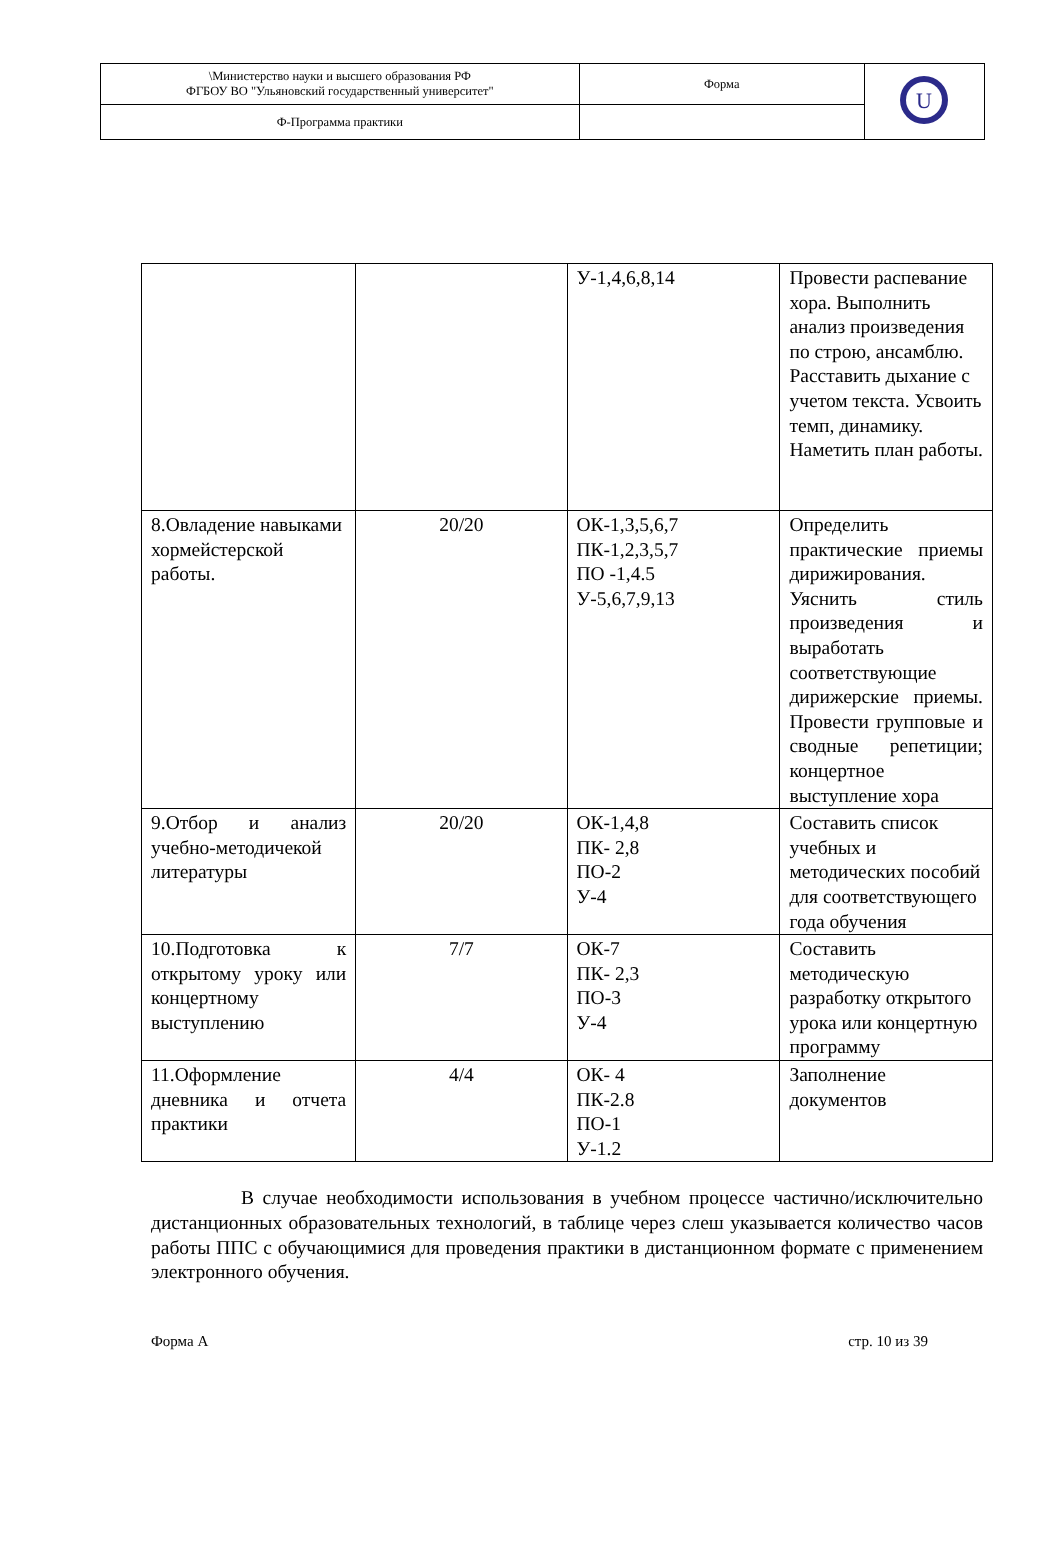| \Министерство науки и высшего образования РФ ФГБОУ ВО "Ульяновский государственный университет" | Форма | U |
| Ф-Программа практики | | |
| | | У-1,4,6,8,14 | Провести распевание хора. Выполнить анализ произведения по строю, ансамблю. Расставить дыхание с учетом текста. Усвоить темп, динамику. Наметить план работы. |
| 8.Овладение навыками хормейстерской работы. | 20/20 | ОК-1,3,5,6,7 ПК-1,2,3,5,7 ПО -1,4.5 У-5,6,7,9,13 | Определить практические приемы дирижирования. Уяснить стиль произведения и выработать соответствующие дирижерские приемы. Провести групповые и сводные репетиции; концертное выступление хора |
| 9.Отбор и анализ учебно-методичекой литературы | 20/20 | ОК-1,4,8 ПК- 2,8 ПО-2 У-4 | Составить список учебных и методических пособий для соответствующего года обучения |
| 10.Подготовка к открытому уроку или концертному выступлению | 7/7 | ОК-7 ПК- 2,3 ПО-3 У-4 | Составить методическую разработку открытого урока или концертную программу |
| 11.Оформление дневника и отчета практики | 4/4 | ОК- 4 ПК-2.8 ПО-1 У-1.2 | Заполнение документов |
В случае необходимости использования в учебном процессе частично/исключительно дистанционных образовательных технологий, в таблице через слеш указывается количество часов работы ППС с обучающимися для проведения практики в дистанционном формате с применением электронного обучения.
Форма А стр. 10 из 39